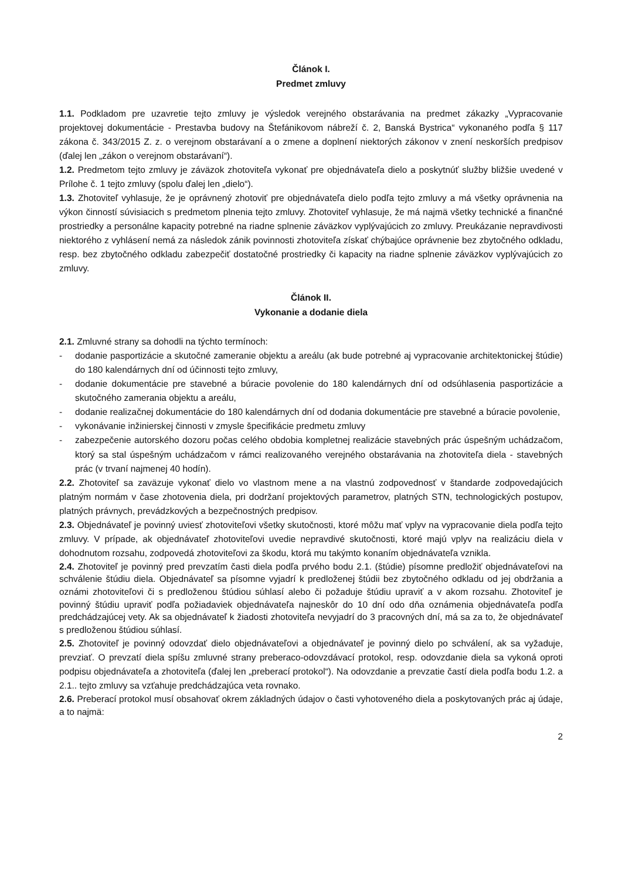Článok I.
Predmet zmluvy
1.1. Podkladom pre uzavretie tejto zmluvy je výsledok verejného obstarávania na predmet zákazky „Vypracovanie projektovej dokumentácie - Prestavba budovy na Štefánikovom nábreží č. 2, Banská Bystrica“ vykonaného podľa § 117 zákona č. 343/2015 Z. z. o verejnom obstarávaní a o zmene a doplnení niektorých zákonov v znení neskorších predpisov (ďalej len „zákon o verejnom obstarávaní“).
1.2. Predmetom tejto zmluvy je záväzok zhotoviteľa vykonať pre objednávateľa dielo a poskytnúť služby bližšie uvedené v Prílohe č. 1 tejto zmluvy (spolu ďalej len „dielo“).
1.3. Zhotoviteľ vyhlasuje, že je oprávnený zhotoviť pre objednávateľa dielo podľa tejto zmluvy a má všetky oprávnenia na výkon činností súvisiacich s predmetom plnenia tejto zmluvy. Zhotoviteľ vyhlasuje, že má najmä všetky technické a finančné prostriedky a personálne kapacity potrebné na riadne splnenie záväzkov vyplývajúcich zo zmluvy. Preukázanie nepravdivosti niektorého z vyhlásení nemá za následok zánik povinnosti zhotoviteľa získať chýbajúce oprávnenie bez zbytočného odkladu, resp. bez zbytočného odkladu zabezpečiť dostatočné prostriedky či kapacity na riadne splnenie záväzkov vyplývajúcich zo zmluvy.
Článok II.
Vykonanie a dodanie diela
2.1. Zmluvné strany sa dohodli na týchto termínoch:
- dodanie pasportizácie a skutočné zameranie objektu a areálu (ak bude potrebné aj vypracovanie architektonickej štúdie) do 180 kalendárnych dní od účinnosti tejto zmluvy,
- dodanie dokumentácie pre stavebné a búracie povolenie do 180 kalendárnych dní od odsúhlasenia pasportizácie a skutočného zamerania objektu a areálu,
- dodanie realizačnej dokumentácie do 180 kalendárnych dní od dodania dokumentácie pre stavebné a búracie povolenie,
- vykonávanie inžinierskej činnosti v zmysle špecifikácie predmetu zmluvy
- zabezpečenie autorského dozoru počas celého obdobia kompletnej realizácie stavebných prác úspešným uchádzačom, ktorý sa stal úspešným uchádzačom v rámci realizovaného verejného obstarávania na zhotoviteľa diela - stavebných prác (v trvaní najmenej 40 hodín).
2.2. Zhotoviteľ sa zaväzuje vykonať dielo vo vlastnom mene a na vlastnú zodpovednosť v štandarde zodpovedajúcich platným normám v čase zhotovenia diela, pri dodržaní projektových parametrov, platných STN, technologických postupov, platných právnych, prevádzkových a bezpečnostných predpisov.
2.3. Objednávateľ je povinný uviesť zhotoviteľovi všetky skutočnosti, ktoré môžu mať vplyv na vypracovanie diela podľa tejto zmluvy. V prípade, ak objednávateľ zhotoviteľovi uvedie nepravdivé skutočnosti, ktoré majú vplyv na realizáciu diela v dohodnutom rozsahu, zodpovedá zhotoviteľovi za škodu, ktorá mu takýmto konaním objednávateľa vznikla.
2.4. Zhotoviteľ je povinný pred prevzatím časti diela podľa prvého bodu 2.1. (štúdie) písomne predložiť objednávateľovi na schválenie štúdiu diela. Objednávateľ sa písomne vyjadrí k predloženej štúdii bez zbytočného odkladu od jej obdržania a oznámi zhotoviteľovi či s predloženou štúdiou súhlasí alebo či požaduje štúdiu upraviť a v akom rozsahu. Zhotoviteľ je povinný štúdiu upraviť podľa požiadaviek objednávateľa najneskôr do 10 dní odo dňa oznámenia objednávateľa podľa predchádzajúcej vety. Ak sa objednávateľ k žiadosti zhotoviteľa nevyjadrí do 3 pracovných dní, má sa za to, že objednávateľ s predloženou štúdiou súhlasí.
2.5. Zhotoviteľ je povinný odovzdať dielo objednávateľovi a objednávateľ je povinný dielo po schválení, ak sa vyžaduje, prevziať. O prevzatí diela spíšu zmluvné strany preberaco-odovzdávací protokol, resp. odovzdanie diela sa vykoná oproti podpisu objednávateľa a zhotoviteľa (ďalej len „preberací protokol“). Na odovzdanie a prevzatie častí diela podľa bodu 1.2. a 2.1.. tejto zmluvy sa vzťahuje predchádzajúca veta rovnako.
2.6. Preberací protokol musí obsahovať okrem základných údajov o časti vyhotoveného diela a poskytovaných prác aj údaje, a to najmä:
2